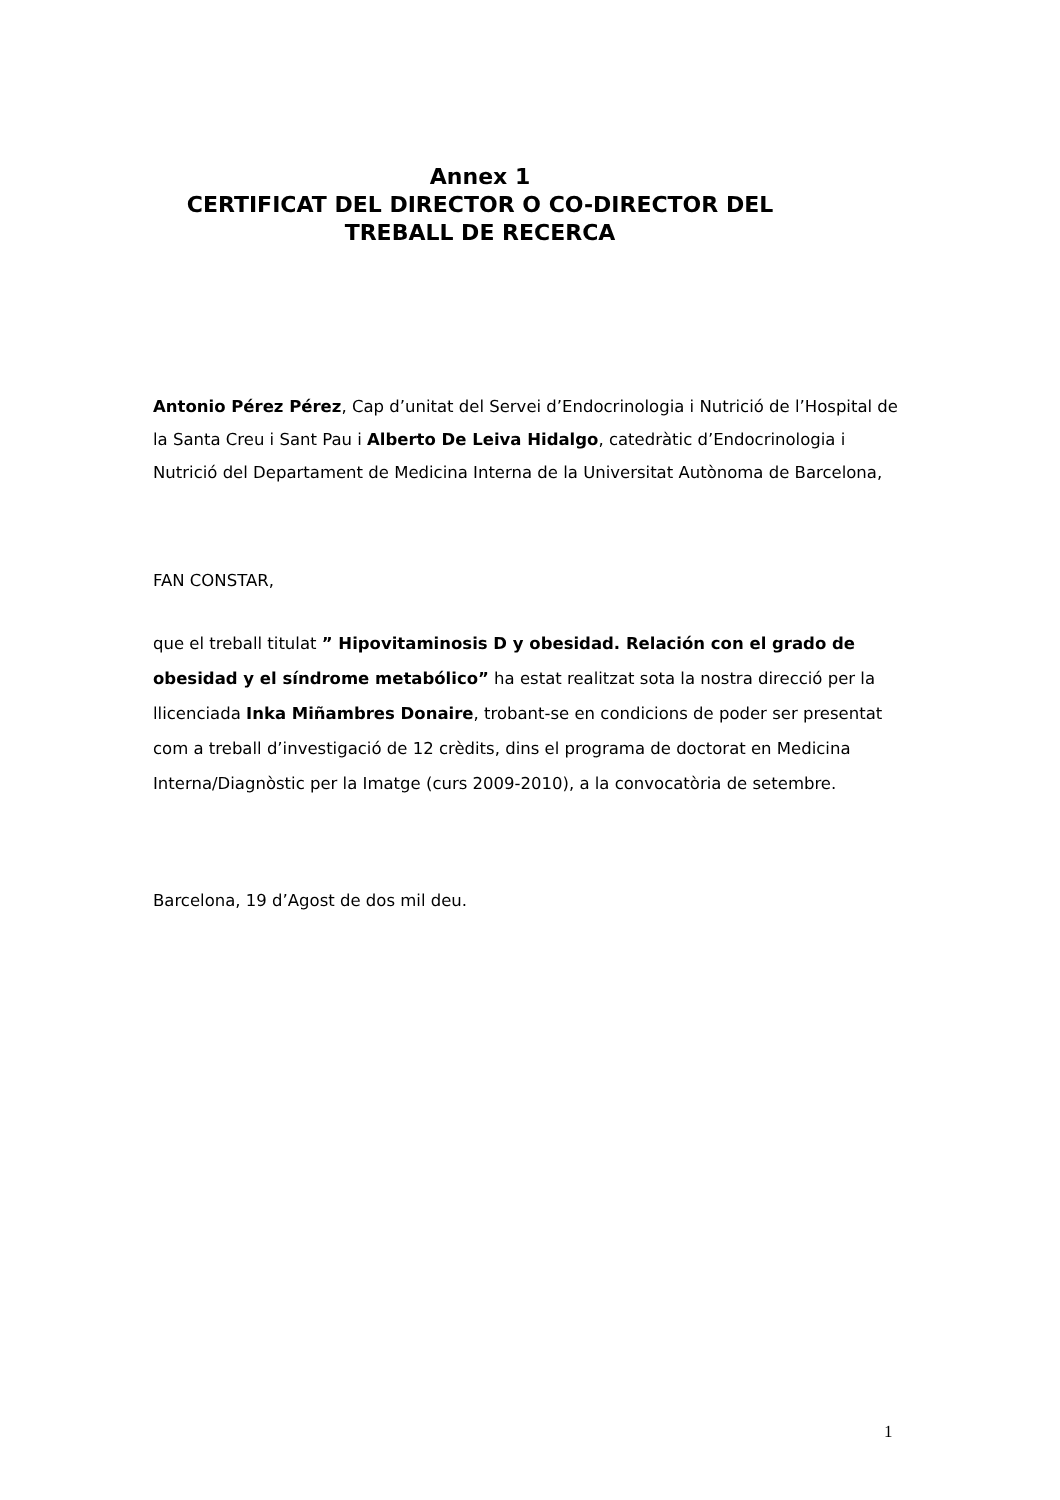Annex 1
CERTIFICAT DEL DIRECTOR O CO-DIRECTOR DEL
TREBALL DE RECERCA
Antonio Pérez Pérez, Cap d’unitat del Servei d’Endocrinologia i Nutrició de l’Hospital de la Santa Creu i Sant Pau i Alberto De Leiva Hidalgo, catedràtic d’Endocrinologia i Nutrició del Departament de Medicina Interna de la Universitat Autònoma de Barcelona,
FAN CONSTAR,
que el treball titulat ” Hipovitaminosis D y obesidad. Relación con el grado de obesidad y el síndrome metabólico” ha estat realitzat sota la nostra direcció per la llicenciada Inka Miñambres Donaire, trobant-se en condicions de poder ser presentat com a treball d’investigació de 12 crèdits, dins el programa de doctorat en Medicina Interna/Diagnòstic per la Imatge (curs 2009-2010), a la convocatòria de setembre.
Barcelona, 19 d’Agost de dos mil deu.
1